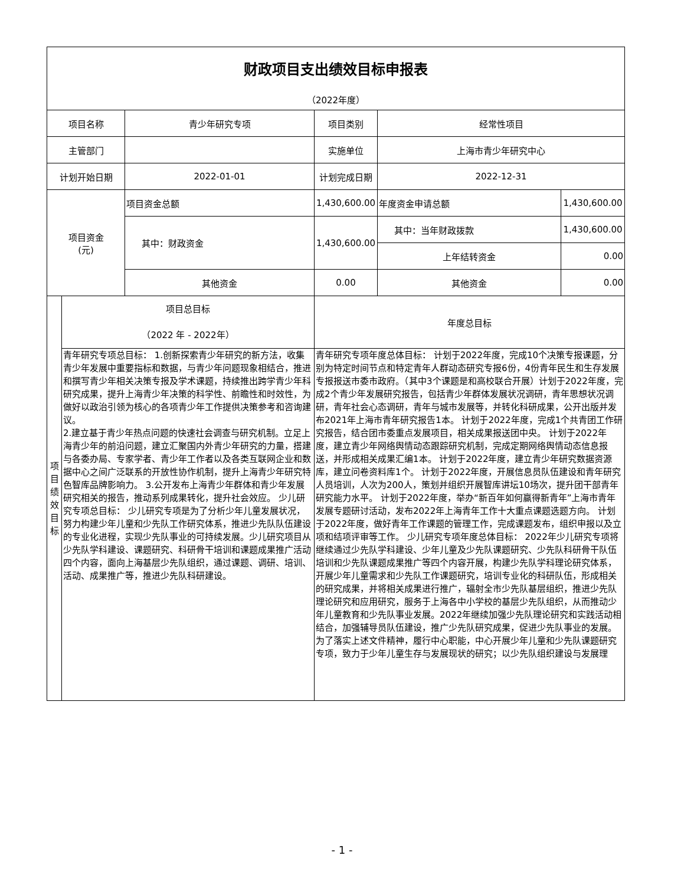| 财政项目支出绩效目标申报表 | | | | | |
| （2022年度） | | | | | |
| 项目名称 | | 青少年研究专项 | 项目类别 | 经常性项目 | |
| 主管部门 | | | 实施单位 | 上海市青少年研究中心 | |
| 计划开始日期 | | 2022-01-01 | 计划完成日期 | 2022-12-31 | |
| 项目资金 (元) | | 项目资金总额 | 1,430,600.00 | 年度资金申请总额 | 1,430,600.00 |
| | | 其中：财政资金 | 1,430,600.00 | 其中：当年财政拨款 | 1,430,600.00 |
| | | | | 上年结转资金 | 0.00 |
| | | 其他资金 | 0.00 | 其他资金 | 0.00 |
| 项 目 绩 效 目 标 | 项目总目标 （2022 年 - 2022年） | | 年度总目标 | | |
| | 青年研究专项总目标： 1.创新探索青少年研究的新方法，收集青少年发展中重要指标和数据，与青少年问题现象相结合，推进和撰写青少年相关决策专报及学术课题，持续推出跨学青少年科研究成果，提升上海青少年决策的科学性、前瞻性和时效性，为做好以政治引领为核心的各项青少年工作提供决策参考和咨询建议。 2.建立基于青少年热点问题的快速社会调查与研究机制。立足上海青少年的前沿问题，建立汇聚国内外青少年研究的力量，搭建与各委办局、专家学者、青少年工作者以及各类互联网企业和数据中心之间广泛联系的开放性协作机制，提升上海青少年研究特色智库品牌影响力。 3.公开发布上海青少年群体和青少年发展研究相关的报告，推动系列成果转化，提升社会效应。 少儿研究专项总目标： 少儿研究专项是为了分析少年儿童发展状况，努力构建少年儿童和少先队工作研究体系，推进少先队队伍建设的专业化进程，实现少先队事业的可持续发展。少儿研究项目从少先队学科建设、课题研究、科研骨干培训和课题成果推广活动四个内容，面向上海基层少先队组织，通过课题、调研、培训、活动、成果推广等，推进少先队科研建设。 | | 青年研究专项年度总体目标： 计划于2022年度，完成10个决策专报课题，分别为特定时间节点和特定青年人群动态研究专报6份，4份青年民生和生存发展专报报送市委市政府。（其中3个课题是和高校联合开展）计划于2022年度，完成2个青少年发展研究报告，包括青少年群体发展状况调研，青年思想状况调研，青年社会心态调研，青年与城市发展等，并转化科研成果，公开出版并发布2021年上海市青年研究报告1本。 计划于2022年度，完成1个共青团工作研究报告，结合团市委重点发展项目，相关成果报送团中央。 计划于2022年度，建立青少年网络舆情动态跟踪研究机制，完成定期网络舆情动态信息报送，并形成相关成果汇编1本。 计划于2022年度，建立青少年研究数据资源库，建立问卷资料库1个。 计划于2022年度，开展信息员队伍建设和青年研究人员培训，人次为200人，策划并组织开展智库讲坛10场次，提升团干部青年研究能力水平。 计划于2022年度，举办“新百年如何赢得新青年”上海市青年发展专题研讨活动，发布2022年上海青年工作十大重点课题选题方向。 计划于2022年度，做好青年工作课题的管理工作，完成课题发布，组织申报以及立项和结项评审等工作。 少儿研究专项年度总体目标： 2022年少儿研究专项将继续通过少先队学科建设、少年儿童及少先队课题研究、少先队科研骨干队伍培训和少先队课题成果推广等四个内容开展，构建少先队学科理论研究体系，开展少年儿童需求和少先队工作课题研究，培训专业化的科研队伍，形成相关的研究成果，并将相关成果进行推广，辐射全市少先队基层组织，推进少先队理论研究和应用研究，服务于上海各中小学校的基层少先队组织，从而推动少年儿童教育和少先队事业发展。2022年继续加强少先队理论研究和实践活动相结合，加强辅导员队伍建设，推广少先队研究成果，促进少先队事业的发展。为了落实上述文件精神，履行中心职能，中心开展少年儿童和少先队课题研究专项，致力于少年儿童生存与发展现状的研究；以少先队组织建设与发展理 | | |
- 1 -